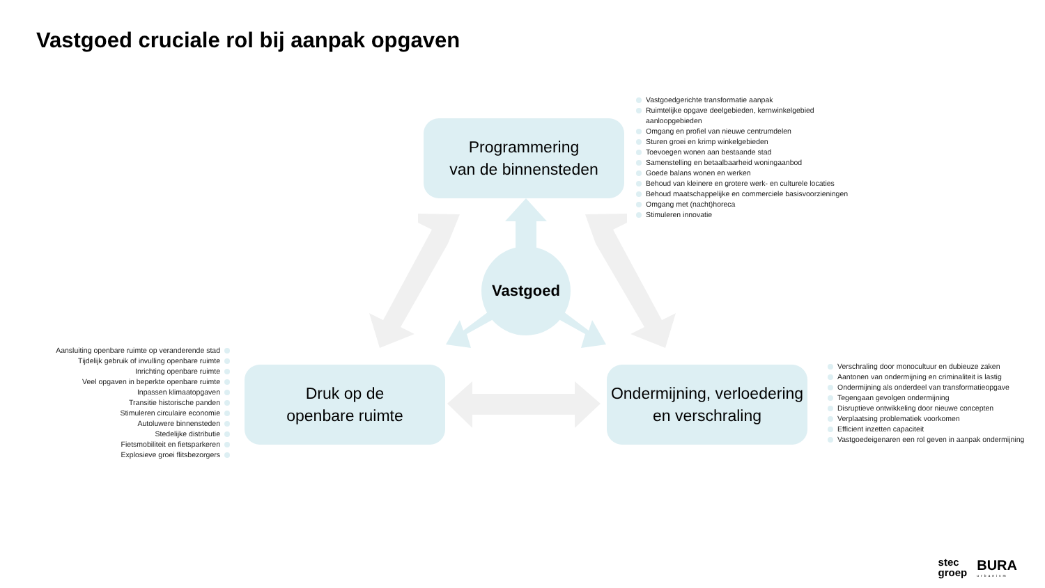Vastgoed cruciale rol bij aanpak opgaven
Programmering
van de binnensteden
Vastgoed
Druk op de
openbare ruimte
Ondermijning, verloedering
en verschraling
Vastgoedgerichte transformatie aanpak
Ruimtelijke opgave deelgebieden, kernwinkelgebied aanloopgebieden
Omgang en profiel van nieuwe centrumdelen
Sturen groei en krimp winkelgebieden
Toevoegen wonen aan bestaande stad
Samenstelling en betaalbaarheid woningaanbod
Goede balans wonen en werken
Behoud van kleinere en grotere werk- en culturele locaties
Behoud maatschappelijke en commerciele basisvoorzieningen
Omgang met (nacht)horeca
Stimuleren innovatie
Aansluiting openbare ruimte op veranderende stad
Tijdelijk gebruik of invulling openbare ruimte
Inrichting openbare ruimte
Veel opgaven in beperkte openbare ruimte
Inpassen klimaatopgaven
Transitie historische panden
Stimuleren circulaire economie
Autoluwere binnensteden
Stedelijke distributie
Fietsmobiliteit en fietsparkeren
Explosieve groei flitsbezorgers
Verschraling door monocultuur en dubieuze zaken
Aantonen van ondermijning en criminaliteit is lastig
Ondermijning als onderdeel van transformatieopgave
Tegengaan gevolgen ondermijning
Disruptieve ontwikkeling door nieuwe concepten
Verplaatsing problematiek voorkomen
Efficient inzetten capaciteit
Vastgoedeigenaren een rol geven in aanpak ondermijning
stec
groep
BURA
urbanism